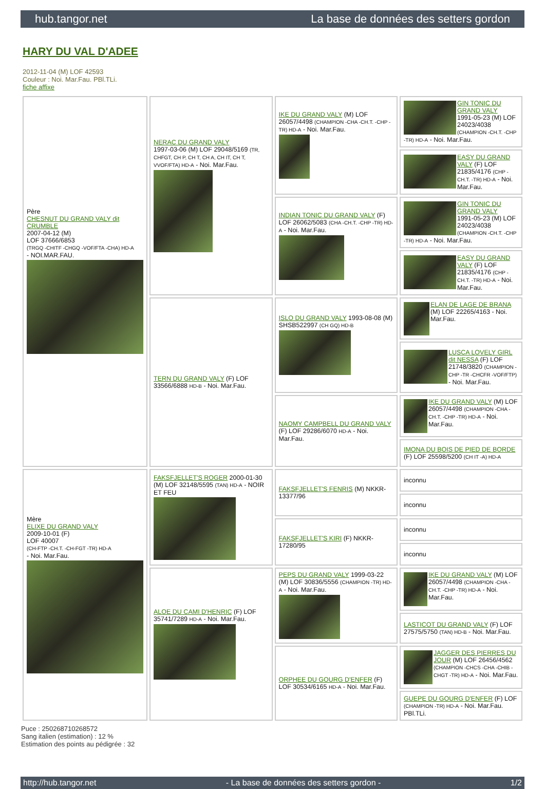hub.tangor.net La base de données des setters gordon
HARY DU VAL D'ADEE
2012-11-04 (M) LOF 42593
Couleur : Noi. Mar.Fau. PBl.TLi.
fiche affixe
| Père CHESNUT DU GRAND VALY dit CRUMBLE 2007-04-12 (M) LOF 37666/6853 (TRGQ -CHITF -CHGQ -VOF/FTA -CHA) HD-A - NOI.MAR.FAU. | NERAC DU GRAND VALY 1997-03-06 (M) LOF 29048/5169 (TR, CHFGT, CH P, CH T, CH A, CH IT, CH T, VVOF/FTA) HD-A - Noi. Mar.Fau. | IKE DU GRAND VALY (M) LOF 26057/4498 (CHAMPION -CHA -CH.T. -CHP -TR) HD-A - Noi. Mar.Fau. | GIN TONIC DU GRAND VALY 1991-05-23 (M) LOF 24023/4038 (CHAMPION -CH.T. -CHP -TR) HD-A - Noi. Mar.Fau. |
| | | | EASY DU GRAND VALY (F) LOF 21835/4176 (CHP -CH.T. -TR) HD-A - Noi. Mar.Fau. |
| | | INDIAN TONIC DU GRAND VALY (F) LOF 26062/5083 (CHA -CH.T. -CHP -TR) HD-A - Noi. Mar.Fau. | GIN TONIC DU GRAND VALY 1991-05-23 (M) LOF 24023/4038 (CHAMPION -CH.T. -CHP -TR) HD-A - Noi. Mar.Fau. |
| | | | EASY DU GRAND VALY (F) LOF 21835/4176 (CHP -CH.T. -TR) HD-A - Noi. Mar.Fau. |
| | TERN DU GRAND VALY (F) LOF 33566/6888 HD-B - Noi. Mar.Fau. | ISLO DU GRAND VALY 1993-08-08 (M) SHSB522997 (CH GQ) HD-B | ELAN DE LAGE DE BRANA (M) LOF 22265/4163 - Noi. Mar.Fau. |
| | | | LUSCA LOVELY GIRL dit NESSA (F) LOF 21748/3820 (CHAMPION -CHP -TR -CHCFR -VOF/FTP) - Noi. Mar.Fau. |
| | | NAOMY CAMPBELL DU GRAND VALY (F) LOF 29286/6070 HD-A - Noi. Mar.Fau. | IKE DU GRAND VALY (M) LOF 26057/4498 (CHAMPION -CHA -CH.T. -CHP -TR) HD-A - Noi. Mar.Fau. |
| | | | IMONA DU BOIS DE PIED DE BORDE (F) LOF 25598/5200 (CH IT -A) HD-A |
| Mère ELIXE DU GRAND VALY 2009-10-01 (F) LOF 40007 (CH-FTP -CH.T. -CH-FGT -TR) HD-A - Noi. Mar.Fau. | FAKSFJELLET'S ROGER 2000-01-30 (M) LOF 32148/5595 (TAN) HD-A - NOIR ET FEU | FAKSFJELLET'S FENRIS (M) NKKR-13377/96 | inconnu |
| | | | inconnu |
| | | FAKSFJELLET'S KIRI (F) NKKR-17280/95 | inconnu |
| | | | inconnu |
| | ALOE DU CAMI D'HENRIC (F) LOF 35741/7289 HD-A - Noi. Mar.Fau. | PEPS DU GRAND VALY 1999-03-22 (M) LOF 30836/5556 (CHAMPION -TR) HD-A - Noi. Mar.Fau. | IKE DU GRAND VALY (M) LOF 26057/4498 (CHAMPION -CHA -CH.T. -CHP -TR) HD-A - Noi. Mar.Fau. |
| | | | LASTICOT DU GRAND VALY (F) LOF 27575/5750 (TAN) HD-B - Noi. Mar.Fau. |
| | | ORPHEE DU GOURG D'ENFER (F) LOF 30534/6165 HD-A - Noi. Mar.Fau. | JAGGER DES PIERRES DU JOUR (M) LOF 26456/4562 (CHAMPION -CHCS -CHA -CHIB -CHGT -TR) HD-A - Noi. Mar.Fau. |
| | | | GUEPE DU GOURG D'ENFER (F) LOF (CHAMPION -TR) HD-A - Noi. Mar.Fau. PBl.TLi. |
Puce : 250268710268572
Sang italien (estimation) : 12 %
Estimation des points au pédigrée : 32
http://hub.tangor.net - La base de données des setters gordon - 1/2